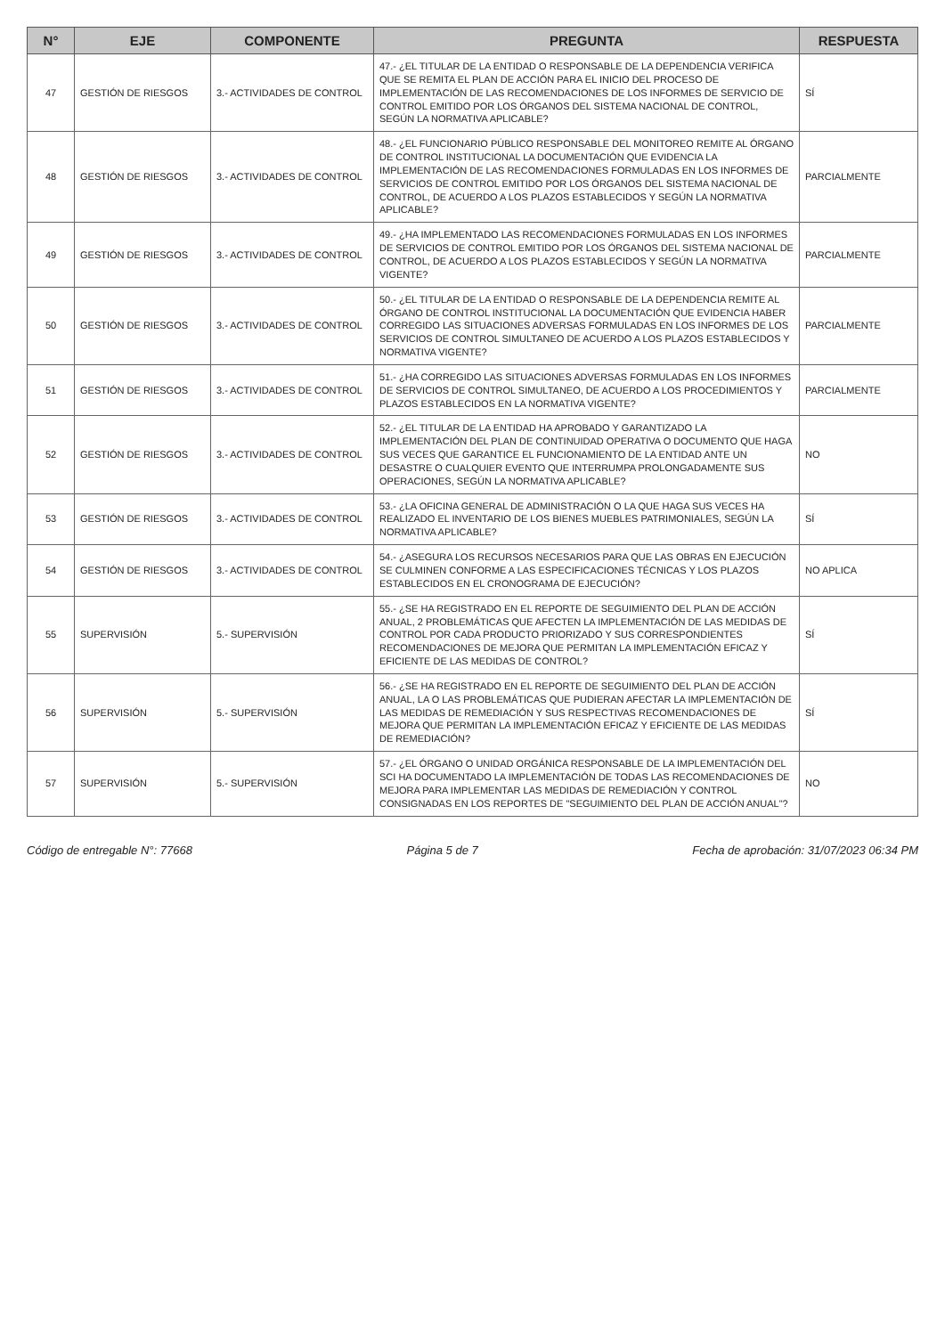| N° | EJE | COMPONENTE | PREGUNTA | RESPUESTA |
| --- | --- | --- | --- | --- |
| 47 | GESTIÓN DE RIESGOS | 3.- ACTIVIDADES DE CONTROL | 47.- ¿EL TITULAR DE LA ENTIDAD O RESPONSABLE DE LA DEPENDENCIA VERIFICA QUE SE REMITA EL PLAN DE ACCIÓN PARA EL INICIO DEL PROCESO DE IMPLEMENTACIÓN DE LAS RECOMENDACIONES DE LOS INFORMES DE SERVICIO DE CONTROL EMITIDO POR LOS ÓRGANOS DEL SISTEMA NACIONAL DE CONTROL, SEGÚN LA NORMATIVA APLICABLE? | SÍ |
| 48 | GESTIÓN DE RIESGOS | 3.- ACTIVIDADES DE CONTROL | 48.- ¿EL FUNCIONARIO PÚBLICO RESPONSABLE DEL MONITOREO REMITE AL ÓRGANO DE CONTROL INSTITUCIONAL LA DOCUMENTACIÓN QUE EVIDENCIA LA IMPLEMENTACIÓN DE LAS RECOMENDACIONES FORMULADAS EN LOS INFORMES DE SERVICIOS DE CONTROL EMITIDO POR LOS ÓRGANOS DEL SISTEMA NACIONAL DE CONTROL, DE ACUERDO A LOS PLAZOS ESTABLECIDOS Y SEGÚN LA NORMATIVA APLICABLE? | PARCIALMENTE |
| 49 | GESTIÓN DE RIESGOS | 3.- ACTIVIDADES DE CONTROL | 49.- ¿HA IMPLEMENTADO LAS RECOMENDACIONES FORMULADAS EN LOS INFORMES DE SERVICIOS DE CONTROL EMITIDO POR LOS ÓRGANOS DEL SISTEMA NACIONAL DE CONTROL, DE ACUERDO A LOS PLAZOS ESTABLECIDOS Y SEGÚN LA NORMATIVA VIGENTE? | PARCIALMENTE |
| 50 | GESTIÓN DE RIESGOS | 3.- ACTIVIDADES DE CONTROL | 50.- ¿EL TITULAR DE LA ENTIDAD O RESPONSABLE DE LA DEPENDENCIA REMITE AL ÓRGANO DE CONTROL INSTITUCIONAL LA DOCUMENTACIÓN QUE EVIDENCIA HABER CORREGIDO LAS SITUACIONES ADVERSAS FORMULADAS EN LOS INFORMES DE LOS SERVICIOS DE CONTROL SIMULTANEO DE ACUERDO A LOS PLAZOS ESTABLECIDOS Y NORMATIVA VIGENTE? | PARCIALMENTE |
| 51 | GESTIÓN DE RIESGOS | 3.- ACTIVIDADES DE CONTROL | 51.- ¿HA CORREGIDO LAS SITUACIONES ADVERSAS FORMULADAS EN LOS INFORMES DE SERVICIOS DE CONTROL SIMULTANEO, DE ACUERDO A LOS PROCEDIMIENTOS Y PLAZOS ESTABLECIDOS EN LA NORMATIVA VIGENTE? | PARCIALMENTE |
| 52 | GESTIÓN DE RIESGOS | 3.- ACTIVIDADES DE CONTROL | 52.- ¿EL TITULAR DE LA ENTIDAD HA APROBADO Y GARANTIZADO LA IMPLEMENTACIÓN DEL PLAN DE CONTINUIDAD OPERATIVA O DOCUMENTO QUE HAGA SUS VECES QUE GARANTICE EL FUNCIONAMIENTO DE LA ENTIDAD ANTE UN DESASTRE O CUALQUIER EVENTO QUE INTERRUMPA PROLONGADAMENTE SUS OPERACIONES, SEGÚN LA NORMATIVA APLICABLE? | NO |
| 53 | GESTIÓN DE RIESGOS | 3.- ACTIVIDADES DE CONTROL | 53.- ¿LA OFICINA GENERAL DE ADMINISTRACIÓN O LA QUE HAGA SUS VECES HA REALIZADO EL INVENTARIO DE LOS BIENES MUEBLES PATRIMONIALES, SEGÚN LA NORMATIVA APLICABLE? | SÍ |
| 54 | GESTIÓN DE RIESGOS | 3.- ACTIVIDADES DE CONTROL | 54.- ¿ASEGURA LOS RECURSOS NECESARIOS PARA QUE LAS OBRAS EN EJECUCIÓN SE CULMINEN CONFORME A LAS ESPECIFICACIONES TÉCNICAS Y LOS PLAZOS ESTABLECIDOS EN EL CRONOGRAMA DE EJECUCIÓN? | NO APLICA |
| 55 | SUPERVISIÓN | 5.- SUPERVISIÓN | 55.- ¿SE HA REGISTRADO EN EL REPORTE DE SEGUIMIENTO DEL PLAN DE ACCIÓN ANUAL, 2 PROBLEMÁTICAS QUE AFECTEN LA IMPLEMENTACIÓN DE LAS MEDIDAS DE CONTROL POR CADA PRODUCTO PRIORIZADO Y SUS CORRESPONDIENTES RECOMENDACIONES DE MEJORA QUE PERMITAN LA IMPLEMENTACIÓN EFICAZ Y EFICIENTE DE LAS MEDIDAS DE CONTROL? | SÍ |
| 56 | SUPERVISIÓN | 5.- SUPERVISIÓN | 56.- ¿SE HA REGISTRADO EN EL REPORTE DE SEGUIMIENTO DEL PLAN DE ACCIÓN ANUAL, LA O LAS PROBLEMÁTICAS QUE PUDIERAN AFECTAR LA IMPLEMENTACIÓN DE LAS MEDIDAS DE REMEDIACIÓN Y SUS RESPECTIVAS RECOMENDACIONES DE MEJORA QUE PERMITAN LA IMPLEMENTACIÓN EFICAZ Y EFICIENTE DE LAS MEDIDAS DE REMEDIACIÓN? | SÍ |
| 57 | SUPERVISIÓN | 5.- SUPERVISIÓN | 57.- ¿EL ÓRGANO O UNIDAD ORGÁNICA RESPONSABLE DE LA IMPLEMENTACIÓN DEL SCI HA DOCUMENTADO LA IMPLEMENTACIÓN DE TODAS LAS RECOMENDACIONES DE MEJORA PARA IMPLEMENTAR LAS MEDIDAS DE REMEDIACIÓN Y CONTROL CONSIGNADAS EN LOS REPORTES DE "SEGUIMIENTO DEL PLAN DE ACCIÓN ANUAL"? | NO |
Código de entregable N°: 77668 Página 5 de 7 Fecha de aprobación: 31/07/2023 06:34 PM